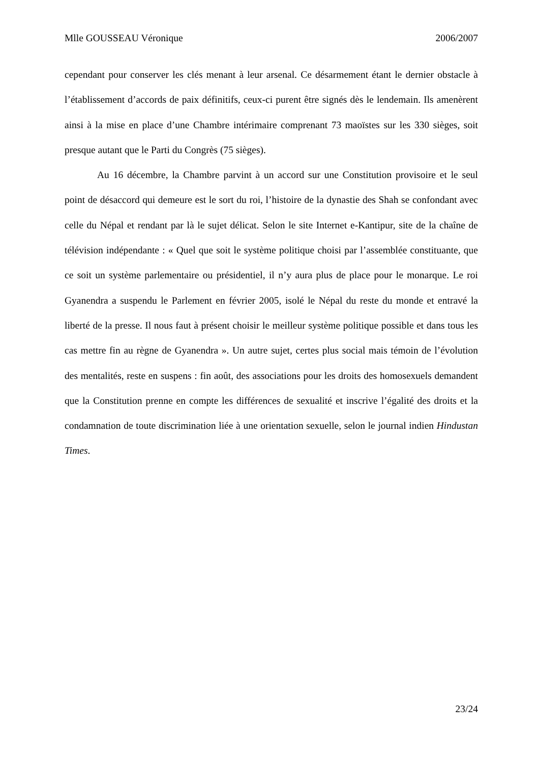Mlle GOUSSEAU Véronique 2006/2007
cependant pour conserver les clés menant à leur arsenal. Ce désarmement étant le dernier obstacle à l’établissement d’accords de paix définitifs, ceux-ci purent être signés dès le lendemain. Ils amenèrent ainsi à la mise en place d’une Chambre intérimaire comprenant 73 maoïstes sur les 330 sièges, soit presque autant que le Parti du Congrès (75 sièges).
Au 16 décembre, la Chambre parvint à un accord sur une Constitution provisoire et le seul point de désaccord qui demeure est le sort du roi, l’histoire de la dynastie des Shah se confondant avec celle du Népal et rendant par là le sujet délicat. Selon le site Internet e-Kantipur, site de la chaîne de télévision indépendante : « Quel que soit le système politique choisi par l’assemblée constituante, que ce soit un système parlementaire ou présidentiel, il n’y aura plus de place pour le monarque. Le roi Gyanendra a suspendu le Parlement en février 2005, isolé le Népal du reste du monde et entravé la liberté de la presse. Il nous faut à présent choisir le meilleur système politique possible et dans tous les cas mettre fin au règne de Gyanendra ». Un autre sujet, certes plus social mais témoin de l’évolution des mentalités, reste en suspens : fin août, des associations pour les droits des homosexuels demandent que la Constitution prenne en compte les différences de sexualité et inscrive l’égalité des droits et la condamnation de toute discrimination liée à une orientation sexuelle, selon le journal indien Hindustan Times.
23/24